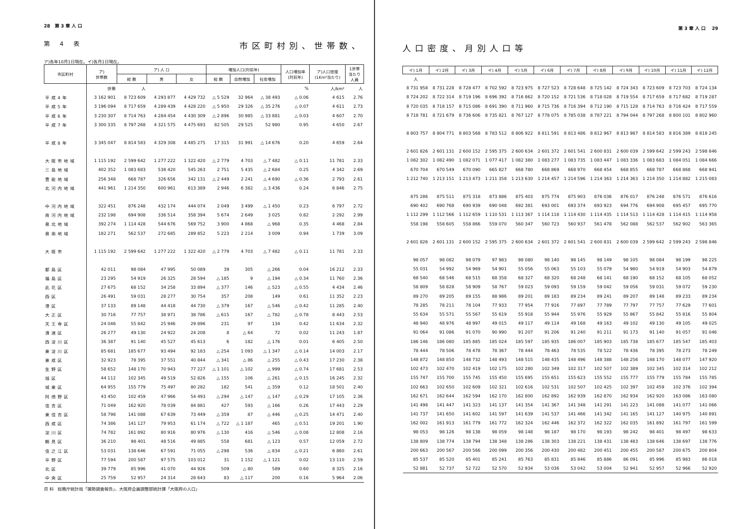28 第 3 章 人 口
第 4 表 市区町村別、世帯数、
ア)各年10月1日現在。イ)各月1日現在。
| 市区町村 | ア) 世帯数 | ア) 人 口 | | | 増加人口(対前年) | | | 人口増加率 (対前年) | ア)人口密度 (1Km²当たり) | 1世帯 当たり 人員 |
| --- | --- | --- | --- | --- | --- | --- | --- | --- | --- | --- |
| | | 総 数 | 男 | 女 | 総 数 | 自然増加 | 社会増加 | | | |
| | 世帯 | 人 | | | | | | % | 人/km² | 人 |
| 平成4年 | 3 162 901 | 8 723 609 | 4 293 877 | 4 429 732 | △ 5 529 | 32 964 | △ 38 493 | △ 0.06 | 4 615 | 2.76 |
| 平成5年 | 3 196 094 | 8 717 659 | 4 289 439 | 4 428 220 | △ 5 950 | 29 326 | △ 35 276 | △ 0.07 | 4 611 | 2.73 |
| 平成6年 | 3 230 307 | 8 714 763 | 4 284 454 | 4 430 309 | △ 2 896 | 30 985 | △ 33 881 | △ 0.03 | 4 607 | 2.70 |
| 平成7年 | 3 300 335 | 8 797 268 | 4 321 575 | 4 475 693 | 82 505 | 29 525 | 52 980 | 0.95 | 4 650 | 2.67 |
| 平成8年 | 3 345 047 | 8 814 583 | 4 329 308 | 4 485 275 | 17 315 | 31 991 | △ 14 676 | 0.20 | 4 659 | 2.64 |
| 大阪市地域 | 1 115 192 | 2 599 642 | 1 277 222 | 1 322 420 | △ 2 779 | 4 703 | △ 7 482 | △ 0.11 | 11 781 | 2.33 |
| 三島地域 | 402 352 | 1 083 683 | 538 420 | 545 263 | 2 751 | 5 435 | △ 2 684 | 0.25 | 4 342 | 2.69 |
| 豊能地域 | 256 348 | 668 787 | 326 656 | 342 131 | △ 2 449 | 2 241 | △ 4 690 | △ 0.36 | 2 793 | 2.61 |
| 北河内地域 | 441 961 | 1 214 350 | 600 961 | 613 389 | 2 946 | 6 382 | △ 3 436 | 0.24 | 6 846 | 2.75 |
| 中河内地域 | 322 451 | 876 248 | 432 174 | 444 074 | 2 049 | 3 499 | △ 1 450 | 0.23 | 6 797 | 2.72 |
| 南河内地域 | 232 198 | 694 908 | 336 514 | 358 394 | 5 674 | 2 649 | 3 025 | 0.82 | 2 292 | 2.99 |
| 泉北地域 | 392 274 | 1 114 428 | 544 676 | 569 752 | 3 900 | 4 868 | △ 968 | 0.35 | 4 468 | 2.84 |
| 泉南地域 | 182 271 | 562 537 | 272 685 | 289 852 | 5 223 | 2 214 | 3 009 | 0.94 | 1 739 | 3.09 |
| 大阪市 | 1 115 192 | 2 599 642 | 1 277 222 | 1 322 420 | △ 2 779 | 4 703 | △ 7 482 | △ 0.11 | 11 781 | 2.33 |
| 都島区 | 42 011 | 98 084 | 47 995 | 50 089 | 39 | 305 | △ 266 | 0.04 | 16 212 | 2.33 |
| 福島区 | 23 295 | 54 919 | 26 325 | 28 594 | △ 185 | 9 | △ 194 | △ 0.34 | 11 760 | 2.36 |
| 此花区 | 27 675 | 68 152 | 34 258 | 33 894 | △ 377 | 146 | △ 523 | △ 0.55 | 4 434 | 2.46 |
| 西区 | 26 491 | 59 031 | 28 277 | 30 754 | 357 | 208 | 149 | 0.61 | 11 352 | 2.23 |
| 港区 | 37 133 | 89 148 | 44 418 | 44 730 | △ 379 | 167 | △ 546 | △ 0.42 | 11 285 | 2.40 |
| 大正区 | 30 716 | 77 757 | 38 971 | 38 786 | △ 615 | 167 | △ 782 | △ 0.78 | 8 443 | 2.53 |
| 天王寺区 | 24 046 | 55 842 | 25 946 | 29 896 | 231 | 97 | 134 | 0.42 | 11 634 | 2.32 |
| 浪速区 | 26 277 | 49 130 | 24 922 | 24 208 | 8 | △ 64 | 72 | 0.02 | 11 243 | 1.87 |
| 西淀川区 | 36 387 | 91 140 | 45 527 | 45 613 | 6 | 182 | △ 176 | 0.01 | 6 405 | 2.50 |
| 東淀川区 | 85 681 | 185 677 | 93 494 | 92 183 | △ 254 | 1 093 | △ 1 347 | △ 0.14 | 14 003 | 2.17 |
| 東成区 | 32 923 | 78 395 | 37 551 | 40 844 | △ 341 | △ 86 | △ 255 | △ 0.43 | 17 230 | 2.38 |
| 生野区 | 58 652 | 148 170 | 70 943 | 77 227 | △ 1 101 | △ 102 | △ 999 | △ 0.74 | 17 681 | 2.53 |
| 旭区 | 44 112 | 102 345 | 49 519 | 52 826 | △ 155 | 106 | △ 261 | △ 0.15 | 16 245 | 2.32 |
| 城東区 | 64 955 | 155 779 | 75 497 | 80 282 | 182 | 541 | △ 359 | 0.12 | 18 501 | 2.40 |
| 阿倍野区 | 43 450 | 102 459 | 47 966 | 54 493 | △ 294 | △ 147 | △ 147 | △ 0.29 | 17 105 | 2.36 |
| 住吉区 | 71 049 | 162 920 | 78 039 | 84 881 | 427 | 593 | △ 166 | 0.26 | 17 443 | 2.29 |
| 東住吉区 | 58 798 | 141 088 | 67 639 | 73 449 | △ 359 | 87 | △ 446 | △ 0.25 | 14 471 | 2.40 |
| 西成区 | 74 386 | 141 127 | 79 953 | 61 174 | △ 722 | △ 1 187 | 465 | △ 0.51 | 19 201 | 1.90 |
| 淀川区 | 74 782 | 161 892 | 80 916 | 80 976 | △ 130 | 416 | △ 546 | △ 0.08 | 12 808 | 2.16 |
| 鶴見区 | 36 210 | 98 401 | 48 516 | 49 885 | 558 | 681 | △ 123 | 0.57 | 12 059 | 2.72 |
| 住之江区 | 53 031 | 138 646 | 67 591 | 71 055 | △ 298 | 536 | △ 834 | △ 0.21 | 6 860 | 2.61 |
| 平野区 | 77 594 | 200 587 | 97 575 | 103 012 | 31 | 1 152 | △ 1 121 | 0.02 | 13 110 | 2.59 |
| 北区 | 39 779 | 85 996 | 41 070 | 44 926 | 509 | △ 80 | 589 | 0.60 | 8 325 | 2.16 |
| 中央区 | 25 759 | 52 957 | 24 314 | 28 643 | 83 | △ 117 | 200 | 0.16 | 5 964 | 2.06 |
資 料 総務庁統計局「国勢調査報告」、大阪府企画調整部統計課「大阪府の人口」
第 3 章 人 口 29
人口密度、月別人口等
| イ) 1月 | イ) 2月 | イ) 3月 | イ) 4月 | イ) 5月 | イ) 6月 | イ) 7月 | イ) 8月 | イ) 9月 | イ) 10月 | イ) 11月 | イ) 12月 |
| --- | --- | --- | --- | --- | --- | --- | --- | --- | --- | --- | --- |
| 人 | | | | | | | | | | | |
| 8 731 958 | 8 731 228 | 8 728 477 | 8 702 592 | 8 723 975 | 8 727 523 | 8 728 648 | 8 725 142 | 8 724 343 | 8 723 609 | 8 723 703 | 8 724 134 |
| 8 724 202 | 8 722 314 | 8 719 196 | 8 696 392 | 8 716 862 | 8 720 152 | 8 721 536 | 8 718 028 | 8 719 554 | 8 717 659 | 8 717 682 | 8 719 287 |
| 8 720 035 | 8 718 157 | 8 715 086 | 8 691 390 | 8 711 960 | 8 715 736 | 8 716 394 | 8 712 190 | 8 715 128 | 8 714 763 | 8 716 424 | 8 717 559 |
| 8 718 781 | 8 721 679 | 8 736 606 | 8 735 821 | 8 767 127 | 8 778 075 | 8 785 038 | 8 787 221 | 8 794 044 | 8 797 268 | 8 800 101 | 8 802 960 |
| 8 803 757 | 8 804 771 | 8 803 568 | 8 783 512 | 8 806 922 | 8 811 591 | 8 813 486 | 8 812 967 | 8 813 987 | 8 814 583 | 8 816 389 | 8 818 245 |
| 2 601 826 | 2 601 131 | 2 600 152 | 2 595 375 | 2 600 634 | 2 601 372 | 2 601 541 | 2 600 831 | 2 600 039 | 2 599 642 | 2 599 243 | 2 598 846 |
| 1 082 302 | 1 082 490 | 1 082 071 | 1 077 417 | 1 082 380 | 1 083 277 | 1 083 735 | 1 083 447 | 1 083 336 | 1 083 683 | 1 084 051 | 1 084 666 |
| 670 704 | 670 549 | 670 090 | 665 827 | 668 780 | 668 869 | 668 970 | 668 454 | 668 855 | 668 787 | 668 868 | 668 941 |
| 1 212 740 | 1 213 151 | 1 213 473 | 1 211 358 | 1 213 630 | 1 214 457 | 1 214 596 | 1 214 363 | 1 214 363 | 1 214 350 | 1 214 882 | 1 215 083 |
| 875 286 | 875 511 | 875 318 | 873 886 | 875 403 | 875 774 | 875 903 | 876 036 | 876 017 | 876 248 | 876 571 | 876 616 |
| 690 402 | 690 768 | 690 939 | 690 048 | 692 381 | 693 001 | 693 374 | 693 923 | 694 776 | 694 908 | 695 457 | 695 770 |
| 1 112 299 | 1 112 566 | 1 112 659 | 1 110 531 | 1 113 367 | 1 114 118 | 1 114 430 | 1 114 435 | 1 114 513 | 1 114 428 | 1 114 415 | 1 114 958 |
| 558 198 | 558 605 | 558 866 | 559 070 | 560 347 | 560 723 | 560 937 | 561 478 | 562 088 | 562 537 | 562 902 | 563 365 |
| 2 601 826 | 2 601 131 | 2 600 152 | 2 595 375 | 2 600 634 | 2 601 372 | 2 601 541 | 2 600 831 | 2 600 039 | 2 599 642 | 2 599 243 | 2 598 846 |
| 98 057 | 98 082 | 98 079 | 97 983 | 98 080 | 98 140 | 98 145 | 98 149 | 98 105 | 98 084 | 98 199 | 98 225 |
| 55 031 | 54 992 | 54 969 | 54 901 | 55 056 | 55 063 | 55 103 | 55 079 | 54 980 | 54 919 | 54 903 | 54 879 |
| 68 540 | 68 546 | 68 515 | 68 358 | 68 327 | 68 320 | 68 248 | 68 141 | 68 190 | 68 152 | 68 105 | 68 052 |
| 58 809 | 58 828 | 58 909 | 58 767 | 59 023 | 59 093 | 59 159 | 59 042 | 59 056 | 59 031 | 59 072 | 59 230 |
| 89 270 | 89 205 | 89 155 | 88 986 | 89 201 | 89 183 | 89 234 | 89 241 | 89 207 | 89 148 | 89 233 | 89 234 |
| 78 285 | 78 211 | 78 104 | 77 933 | 77 954 | 77 916 | 77 897 | 77 789 | 77 797 | 77 757 | 77 629 | 77 601 |
| 55 634 | 55 571 | 55 567 | 55 619 | 55 918 | 55 944 | 55 976 | 55 929 | 55 867 | 55 842 | 55 816 | 55 804 |
| 48 940 | 48 976 | 48 997 | 49 015 | 49 117 | 49 114 | 49 168 | 49 163 | 49 102 | 49 130 | 49 105 | 49 025 |
| 91 064 | 91 086 | 91 070 | 90 990 | 91 207 | 91 206 | 91 240 | 91 211 | 91 173 | 91 140 | 91 057 | 91 046 |
| 186 146 | 186 080 | 185 885 | 185 024 | 185 597 | 185 935 | 186 007 | 185 903 | 185 738 | 185 677 | 185 547 | 185 403 |
| 78 444 | 78 506 | 78 478 | 78 367 | 78 444 | 78 463 | 78 535 | 78 522 | 78 436 | 78 395 | 78 273 | 78 249 |
| 148 872 | 148 850 | 148 732 | 148 493 | 148 515 | 148 435 | 148 496 | 148 388 | 148 256 | 148 170 | 148 077 | 147 920 |
| 102 473 | 102 470 | 102 419 | 102 175 | 102 280 | 102 349 | 102 317 | 102 507 | 102 389 | 102 345 | 102 314 | 102 212 |
| 155 747 | 155 700 | 155 745 | 155 450 | 155 695 | 155 651 | 155 623 | 155 552 | 155 777 | 155 779 | 155 784 | 155 785 |
| 102 663 | 102 650 | 102 609 | 102 321 | 102 616 | 102 531 | 102 507 | 102 425 | 102 397 | 102 459 | 102 376 | 102 394 |
| 162 671 | 162 644 | 162 594 | 162 170 | 162 800 | 162 892 | 162 939 | 162 870 | 162 934 | 162 920 | 163 086 | 163 080 |
| 141 498 | 141 447 | 141 323 | 141 137 | 141 354 | 141 367 | 141 348 | 141 291 | 141 223 | 141 088 | 141 077 | 141 066 |
| 141 737 | 141 650 | 141 602 | 141 597 | 141 639 | 141 537 | 141 466 | 141 342 | 141 165 | 141 127 | 140 975 | 140 891 |
| 162 002 | 161 913 | 161 779 | 161 772 | 162 324 | 162 446 | 162 372 | 162 322 | 162 035 | 161 892 | 161 797 | 161 599 |
| 98 053 | 98 126 | 98 138 | 98 059 | 98 148 | 98 187 | 98 170 | 98 193 | 98 242 | 98 401 | 98 497 | 98 633 |
| 138 809 | 138 774 | 138 794 | 138 348 | 138 286 | 138 303 | 138 221 | 138 431 | 138 483 | 138 646 | 138 697 | 138 776 |
| 200 663 | 200 567 | 200 566 | 200 099 | 200 356 | 200 430 | 200 482 | 200 451 | 200 455 | 200 587 | 200 675 | 200 804 |
| 85 537 | 85 520 | 85 401 | 85 241 | 85 763 | 85 831 | 85 846 | 85 886 | 86 091 | 85 996 | 85 983 | 86 018 |
| 52 881 | 52 737 | 52 722 | 52 570 | 52 934 | 53 036 | 53 042 | 53 004 | 52 941 | 52 957 | 52 966 | 52 920 |